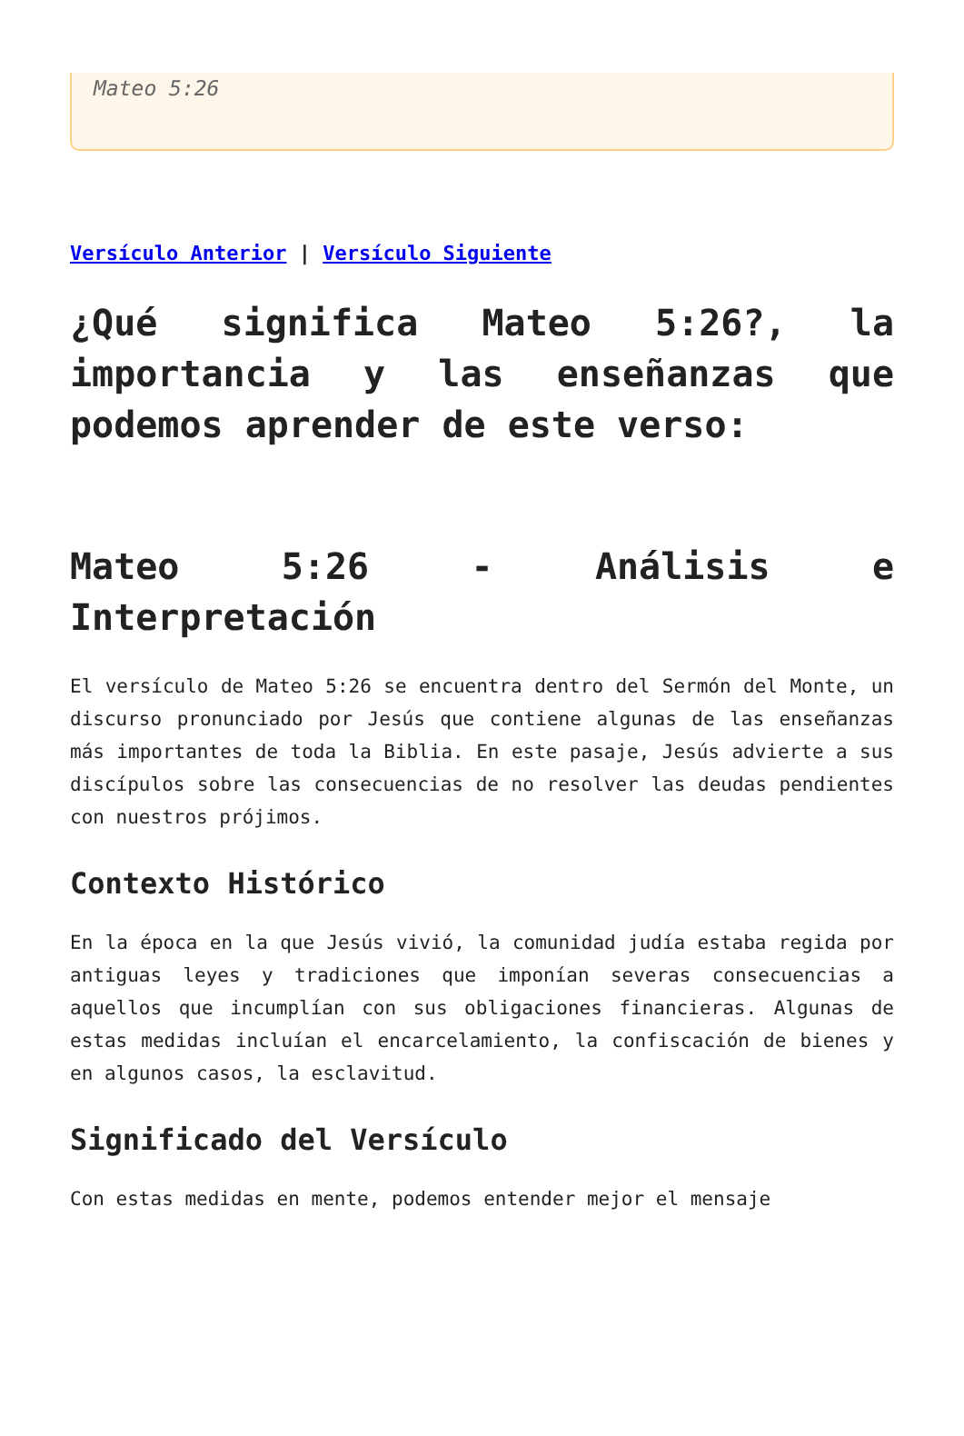Mateo 5:26
Versículo Anterior | Versículo Siguiente
¿Qué significa Mateo 5:26?, la importancia y las enseñanzas que podemos aprender de este verso:
Mateo 5:26 - Análisis e Interpretación
El versículo de Mateo 5:26 se encuentra dentro del Sermón del Monte, un discurso pronunciado por Jesús que contiene algunas de las enseñanzas más importantes de toda la Biblia. En este pasaje, Jesús advierte a sus discípulos sobre las consecuencias de no resolver las deudas pendientes con nuestros prójimos.
Contexto Histórico
En la época en la que Jesús vivió, la comunidad judía estaba regida por antiguas leyes y tradiciones que imponían severas consecuencias a aquellos que incumplían con sus obligaciones financieras. Algunas de estas medidas incluían el encarcelamiento, la confiscación de bienes y en algunos casos, la esclavitud.
Significado del Versículo
Con estas medidas en mente, podemos entender mejor el mensaje